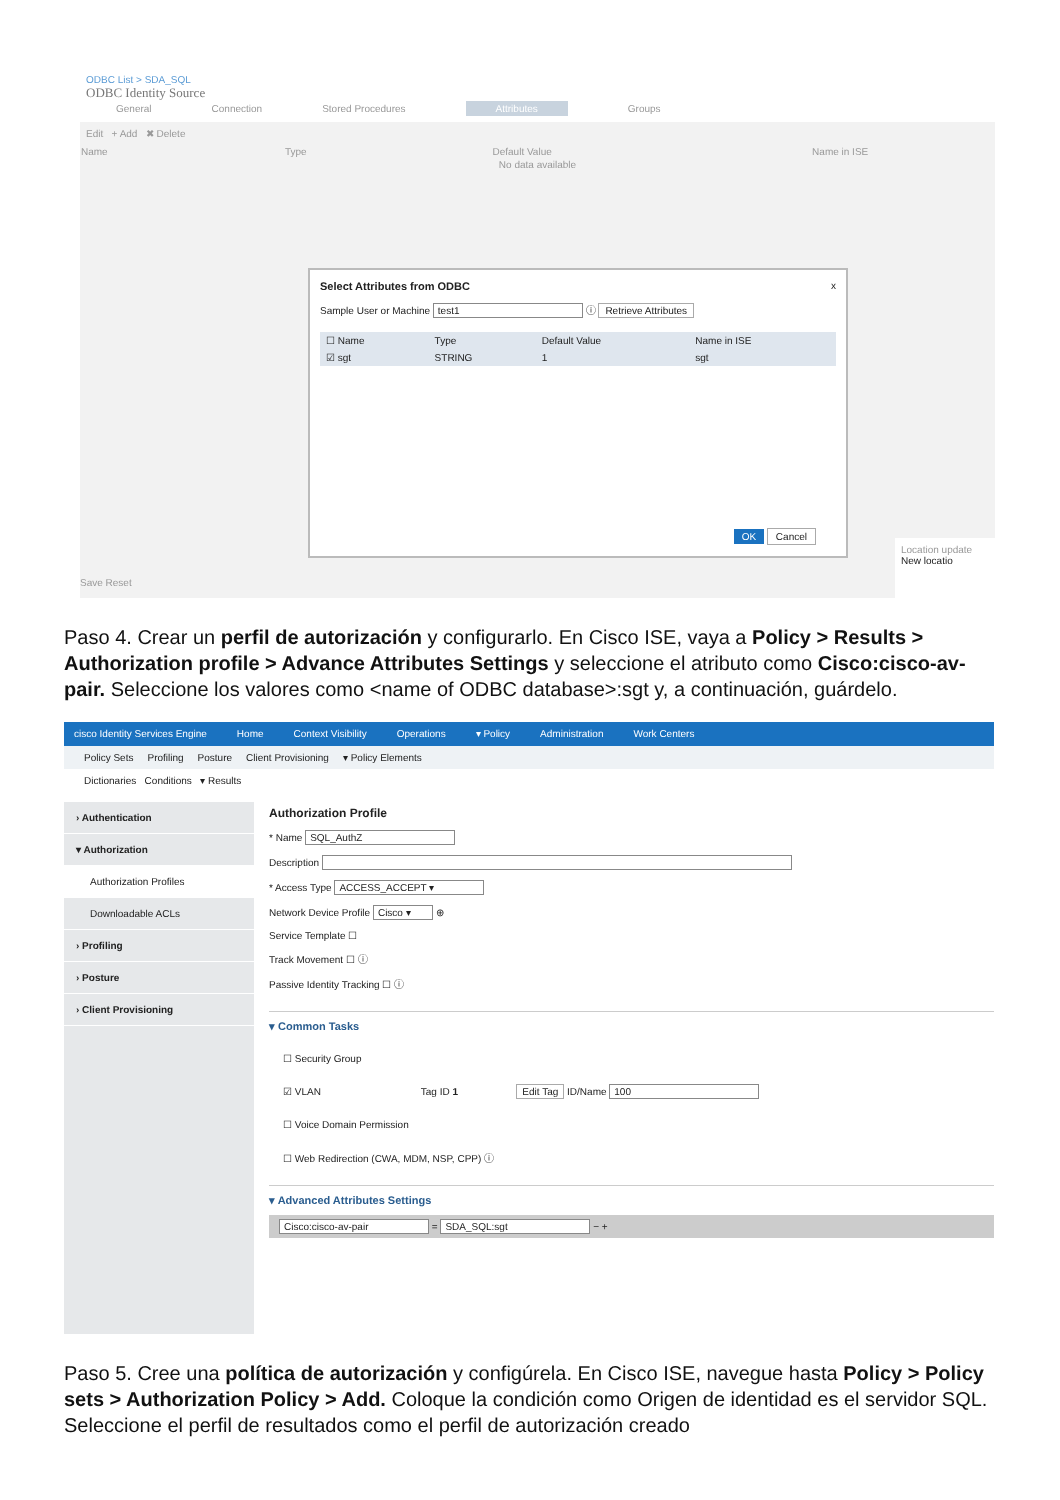ODBC List > SDA_SQL
ODBC Identity Source
General Connection Stored Procedures Attributes Groups
Edit + Add ✖ Delete
| Name | Type | Default Value | Name in ISE |
| --- | --- | --- | --- |
| No data available | | | |
Select Attributes from ODBC x
Sample User or Machine test1 ⓘ Retrieve Attributes
| ☐ Name | Type | Default Value | Name in ISE |
| --- | --- | --- | --- |
| ☑ sgt | STRING | 1 | sgt |
OK Cancel
Save Reset
Location update
New locatio
Paso 4. Crear un perfil de autorización y configurarlo. En Cisco ISE, vaya a Policy > Results > Authorization profile > Advance Attributes Settings y seleccione el atributo como Cisco:cisco-av-pair. Seleccione los valores como <name of ODBC database>:sgt y, a continuación, guárdelo.
cisco Identity Services Engine Home Context Visibility Operations ▾ Policy Administration Work Centers
Policy Sets Profiling Posture Client Provisioning ▾ Policy Elements
Dictionaries Conditions ▾ Results
› Authentication
▾ Authorization
Authorization Profiles
Downloadable ACLs
› Profiling
› Posture
› Client Provisioning
Authorization Profile
* Name SQL_AuthZ
Description
* Access Type ACCESS_ACCEPT ▾
Network Device Profile Cisco ▾ ⊕
Service Template ☐
Track Movement ☐ ⓘ
Passive Identity Tracking ☐ ⓘ
▾ Common Tasks
☐ Security Group
☑ VLAN Tag ID 1 Edit Tag ID/Name 100
☐ Voice Domain Permission
☐ Web Redirection (CWA, MDM, NSP, CPP) ⓘ
▾ Advanced Attributes Settings
Cisco:cisco-av-pair = SDA_SQL:sgt − +
Paso 5. Cree una política de autorización y configúrela. En Cisco ISE, navegue hasta Policy > Policy sets > Authorization Policy > Add. Coloque la condición como Origen de identidad es el servidor SQL. Seleccione el perfil de resultados como el perfil de autorización creado